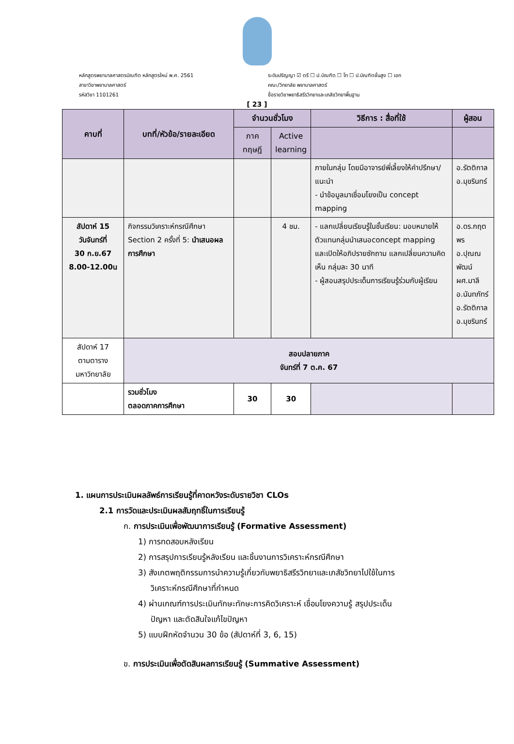หลักสูตรพยาบาลศาสตรบัณฑิต หลักสูตรใหม่ พ.ศ. 2561
สาขาวิชาพยาบาลศาสตร์
รหัสวิชา 1101261
ระดับปริญญา ☑ ตรี ☐ ป.บัณฑิต ☐ โท ☐ ป.บัณฑิตชั้นสูง ☐ เอก
คณะ/วิทยาลัย พยาบาลศาสตร์
ชื่อรายวิชาพยาธิสรีรวิทยาและเภสัชวิทยาพื้นฐาน
[ 23 ]
| คาบที่ | บทที่/หัวข้อ/รายละเอียด | จำนวนชั่วโมง | | วิธีการ : สื่อที่ใช้ | ผู้สอน |
| --- | --- | --- | --- | --- | --- |
| | | ภาค ทฤษฎี | Active learning | | |
| | | | | ภายในกลุ่ม โดยมีอาจารย์พี่เลี้ยงให้คำปรึกษา/แนะนำ - นำข้อมูลมาเชื่อมโยงเป็น concept mapping | อ.รัตติกาล อ.มุขรินทร์ |
| สัปดาห์ 15 วันจันทร์ที่ 30 ก.ย.67 8.00-12.00น | กิจกรรมวิเคราะห์กรณีศึกษา Section 2 ครั้งที่ 5: นำเสนอผลการศึกษา | | 4 ชม. | - แลกเปลี่ยนเรียนรู้ในชั้นเรียน: มอบหมายให้ตัวแทนกลุ่มนำเสนอconcept mapping และเปิดให้อภิปรายซักถาม แลกเปลี่ยนความคิดเห็น กลุ่มละ 30 นาที - ผู้สอนสรุปประเด็นการเรียนรู้ร่วมกับผู้เรียน | อ.ดร.กฤตพร อ.ปุณณพัฒน์ ผศ.มาลี อ.นันทภัทร์ อ.รัตติกาล อ.มุขรินทร์ |
| สัปดาห์ 17 ตามตาราง มหาวิทยาลัย | สอบปลายภาค จันทร์ที่ 7 ต.ค. 67 | | | | |
| | รวมชั่วโมง ตลอดภาคการศึกษา | 30 | 30 | | |
1. แผนการประเมินผลลัพธ์การเรียนรู้ที่คาดหวังระดับรายวิชา CLOs
2.1 การวัดและประเมินผลสัมฤทธิ์ในการเรียนรู้
ก. การประเมินเพื่อพัฒนาการเรียนรู้ (Formative Assessment)
1) การทดสอบหลังเรียน
2) การสรุปการเรียนรู้หลังเรียน และชิ้นงานการวิเคราะห์กรณีศึกษา
3) สังเกตพฤติกรรมการนำความรู้เกี่ยวกับพยาธิสรีรวิทยาและเภสัชวิทยาไปใช้ในการ
วิเคราะห์กรณีศึกษาที่กำหนด
4) ผ่านเกณฑ์การประเมินทักษะทักษะการคิดวิเคราะห์ เชื่อมโยงความรู้ สรุปประเด็น
ปัญหา และตัดสินใจแก้ไขปัญหา
5) แบบฝึกหัดจำนวน 30 ข้อ (สัปดาห์ที่ 3, 6, 15)
ข. การประเมินเพื่อตัดสินผลการเรียนรู้ (Summative Assessment)